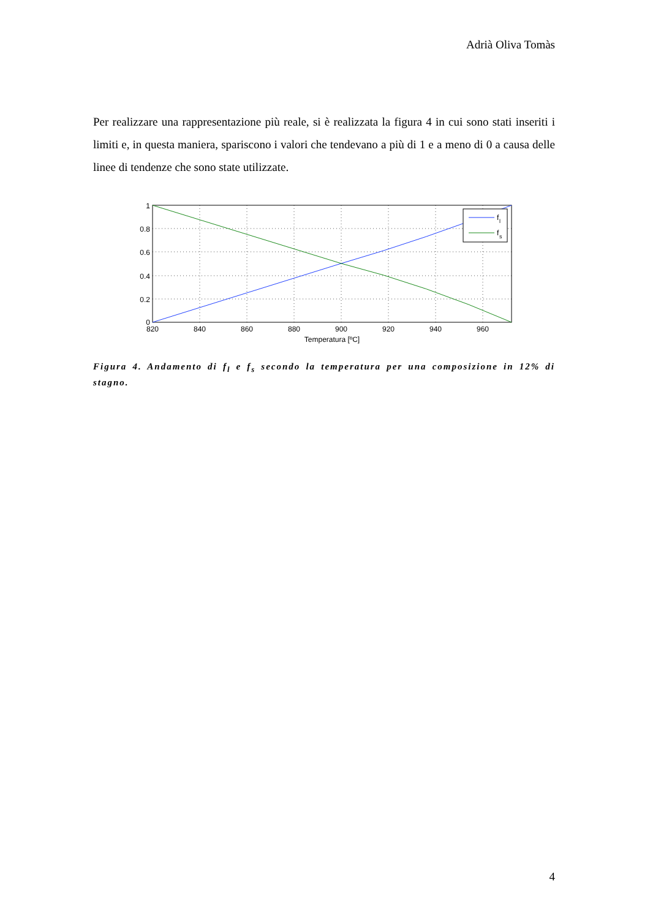Adrià Oliva Tomàs
Per realizzare una rappresentazione più reale, si è realizzata la figura 4 in cui sono stati inseriti i limiti e, in questa maniera, spariscono i valori che tendevano a più di 1 e a meno di 0 a causa delle linee di tendenze che sono state utilizzate.
f
l
f
s
1
0.8
0.6
0.4
0.2
0
820
840
860
880
900
920
940
960
Temperatura [ºC]
Figura 4. Andamento di f<sub>l</sub> e f<sub>s</sub> secondo la temperatura per una composizione in 12% di stagno.
4